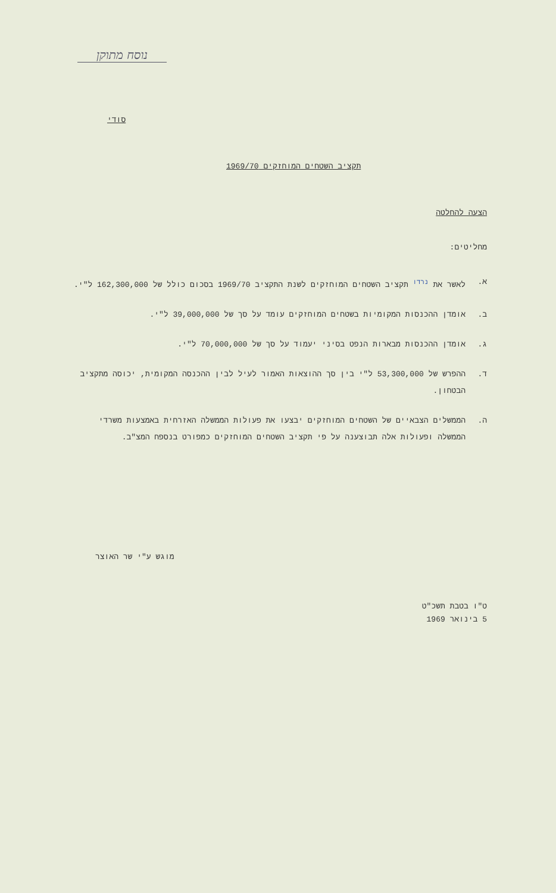נוסח מתוקן
סודי
תקציב השטחים המוחזקים 1969/70
הצעה להחלטה
מחליטים:
א. לאשר את <sup>נרדו</sup> תקציב השטחים המוחזקים לשנת התקציב 1969/70 בסכום כולל של 162,300,000 ל"י.
ב. אומדן ההכנסות המקומיות בשטחים המוחזקים עומד על סך של 39,000,000 ל"י.
ג. אומדן ההכנסות מבארות הנפט בסיני יעמוד על סך של 70,000,000 ל"י.
ד. ההפרש של 53,300,000 ל"י בין סך ההוצאות האמור לעיל לבין ההכנסה המקומית, יכוסה מתקציב הבטחון.
ה. הממשלים הצבאיים של השטחים המוחזקים יבצעו את פעולות הממשלה האזרחית באמצעות משרדי הממשלה ופעולות אלה תבוצענה על פי תקציב השטחים המוחזקים כמפורט בנספח המצ"ב.
מוגש ע"י שר האוצר
ט"ו בטבת תשכ"ט
5 בינואר 1969